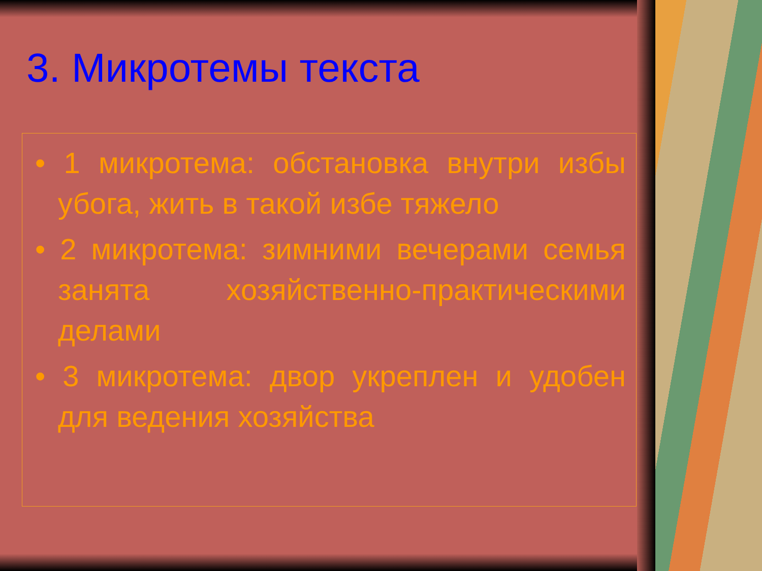3. Микротемы текста
• 1 микротема: обстановка внутри избы убога, жить в такой избе тяжело
• 2 микротема: зимними вечерами семья занята хозяйственно-практическими делами
• 3 микротема: двор укреплен и удобен для ведения хозяйства